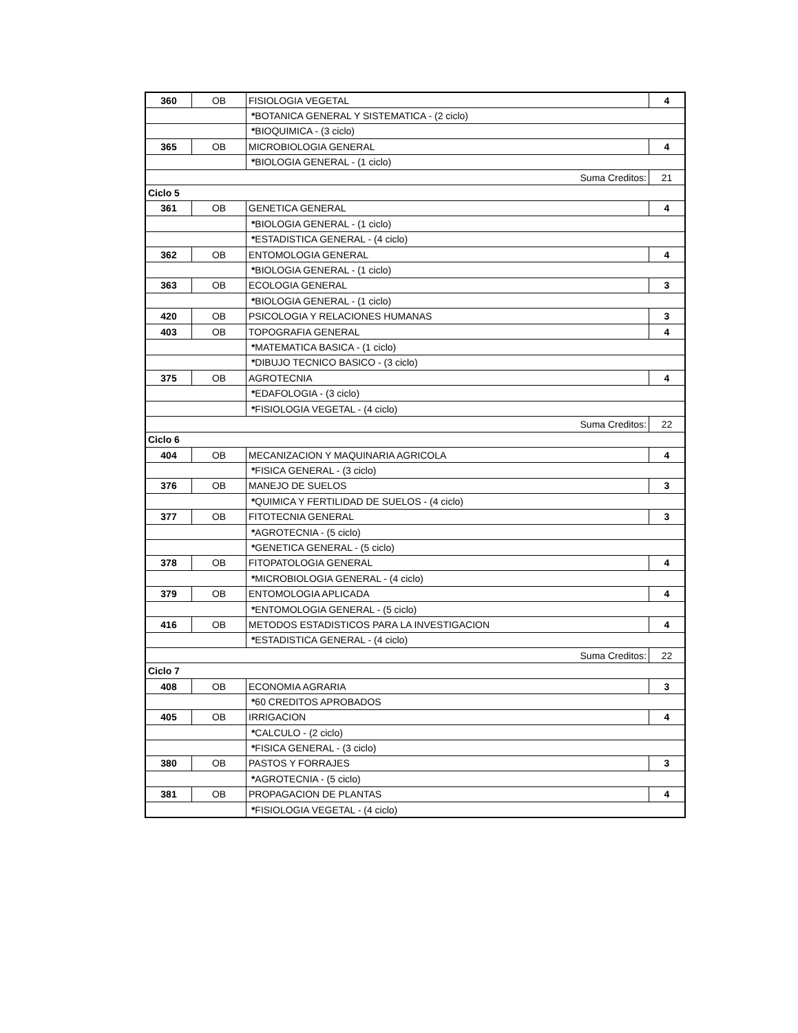| 360 | OB | FISIOLOGIA VEGETAL | 4 |
| | | * BOTANICA GENERAL Y SISTEMATICA - (2 ciclo) | |
| | | * BIOQUIMICA - (3 ciclo) | |
| 365 | OB | MICROBIOLOGIA GENERAL | 4 |
| | | * BIOLOGIA GENERAL - (1 ciclo) | |
| Suma Creditos: | | | 21 |
| Ciclo 5 | | | |
| 361 | OB | GENETICA GENERAL | 4 |
| | | * BIOLOGIA GENERAL - (1 ciclo) | |
| | | * ESTADISTICA GENERAL - (4 ciclo) | |
| 362 | OB | ENTOMOLOGIA GENERAL | 4 |
| | | * BIOLOGIA GENERAL - (1 ciclo) | |
| 363 | OB | ECOLOGIA GENERAL | 3 |
| | | * BIOLOGIA GENERAL - (1 ciclo) | |
| 420 | OB | PSICOLOGIA Y RELACIONES HUMANAS | 3 |
| 403 | OB | TOPOGRAFIA GENERAL | 4 |
| | | * MATEMATICA BASICA - (1 ciclo) | |
| | | * DIBUJO TECNICO BASICO - (3 ciclo) | |
| 375 | OB | AGROTECNIA | 4 |
| | | * EDAFOLOGIA - (3 ciclo) | |
| | | * FISIOLOGIA VEGETAL - (4 ciclo) | |
| Suma Creditos: | | | 22 |
| Ciclo 6 | | | |
| 404 | OB | MECANIZACION Y MAQUINARIA AGRICOLA | 4 |
| | | * FISICA GENERAL - (3 ciclo) | |
| 376 | OB | MANEJO DE SUELOS | 3 |
| | | * QUIMICA Y FERTILIDAD DE SUELOS - (4 ciclo) | |
| 377 | OB | FITOTECNIA GENERAL | 3 |
| | | * AGROTECNIA - (5 ciclo) | |
| | | * GENETICA GENERAL - (5 ciclo) | |
| 378 | OB | FITOPATOLOGIA GENERAL | 4 |
| | | * MICROBIOLOGIA GENERAL - (4 ciclo) | |
| 379 | OB | ENTOMOLOGIA APLICADA | 4 |
| | | * ENTOMOLOGIA GENERAL - (5 ciclo) | |
| 416 | OB | METODOS ESTADISTICOS PARA LA INVESTIGACION | 4 |
| | | * ESTADISTICA GENERAL - (4 ciclo) | |
| Suma Creditos: | | | 22 |
| Ciclo 7 | | | |
| 408 | OB | ECONOMIA AGRARIA | 3 |
| | | * 60 CREDITOS APROBADOS | |
| 405 | OB | IRRIGACION | 4 |
| | | * CALCULO - (2 ciclo) | |
| | | * FISICA GENERAL - (3 ciclo) | |
| 380 | OB | PASTOS Y FORRAJES | 3 |
| | | * AGROTECNIA - (5 ciclo) | |
| 381 | OB | PROPAGACION DE PLANTAS | 4 |
| | | * FISIOLOGIA VEGETAL - (4 ciclo) | |